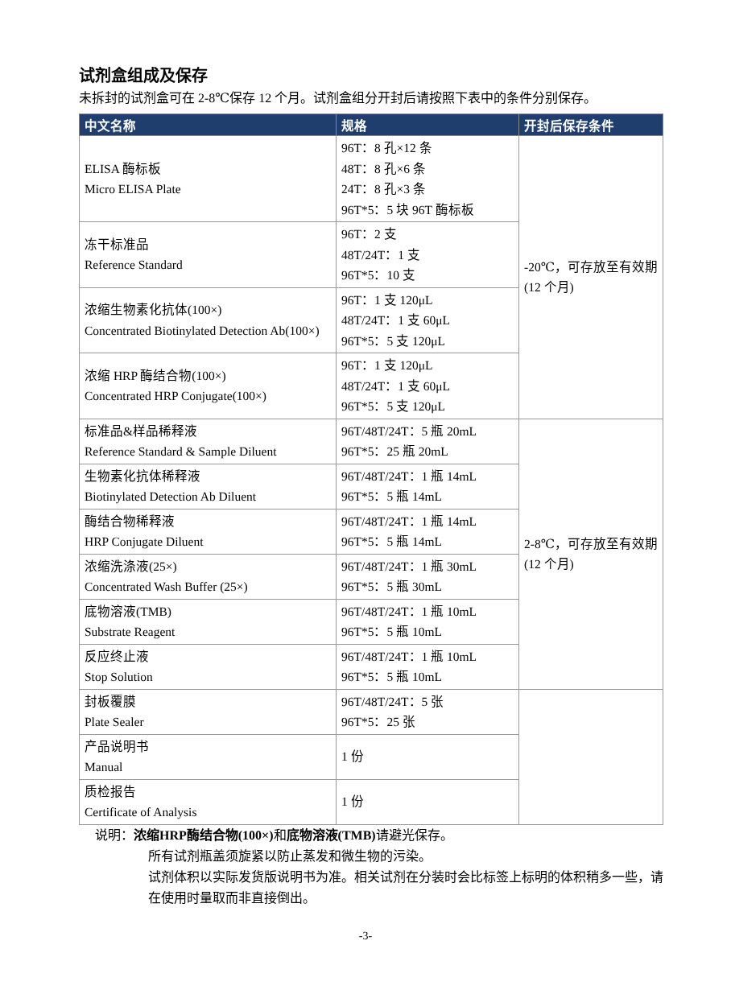试剂盒组成及保存
未拆封的试剂盒可在 2-8℃保存 12 个月。试剂盒组分开封后请按照下表中的条件分别保存。
| 中文名称 | 规格 | 开封后保存条件 |
| --- | --- | --- |
| ELISA 酶标板 Micro ELISA Plate | 96T：8 孔×12 条 48T：8 孔×6 条 24T：8 孔×3 条 96T*5：5 块 96T 酶标板 | -20℃，可存放至有效期(12 个月) |
| 冻干标准品 Reference Standard | 96T：2 支 48T/24T：1 支 96T*5：10 支 | |
| 浓缩生物素化抗体(100×) Concentrated Biotinylated Detection Ab(100×) | 96T：1 支 120μL 48T/24T：1 支 60μL 96T*5：5 支 120μL | |
| 浓缩 HRP 酶结合物(100×) Concentrated HRP Conjugate(100×) | 96T：1 支 120μL 48T/24T：1 支 60μL 96T*5：5 支 120μL | |
| 标准品&样品稀释液 Reference Standard & Sample Diluent | 96T/48T/24T：5 瓶 20mL 96T*5：25 瓶 20mL | 2-8℃，可存放至有效期(12 个月) |
| 生物素化抗体稀释液 Biotinylated Detection Ab Diluent | 96T/48T/24T：1 瓶 14mL 96T*5：5 瓶 14mL | |
| 酶结合物稀释液 HRP Conjugate Diluent | 96T/48T/24T：1 瓶 14mL 96T*5：5 瓶 14mL | |
| 浓缩洗涤液(25×) Concentrated Wash Buffer (25×) | 96T/48T/24T：1 瓶 30mL 96T*5：5 瓶 30mL | |
| 底物溶液(TMB) Substrate Reagent | 96T/48T/24T：1 瓶 10mL 96T*5：5 瓶 10mL | |
| 反应终止液 Stop Solution | 96T/48T/24T：1 瓶 10mL 96T*5：5 瓶 10mL | |
| 封板覆膜 Plate Sealer | 96T/48T/24T：5 张 96T*5：25 张 | |
| 产品说明书 Manual | 1 份 | |
| 质检报告 Certificate of Analysis | 1 份 | |
说明：浓缩HRP酶结合物(100×) 和底物溶液(TMB) 请避光保存。
所有试剂瓶盖须旋紧以防止蒸发和微生物的污染。
试剂体积以实际发货版说明书为准。相关试剂在分装时会比标签上标明的体积稍多一些，请在使用时量取而非直接倒出。
-3-